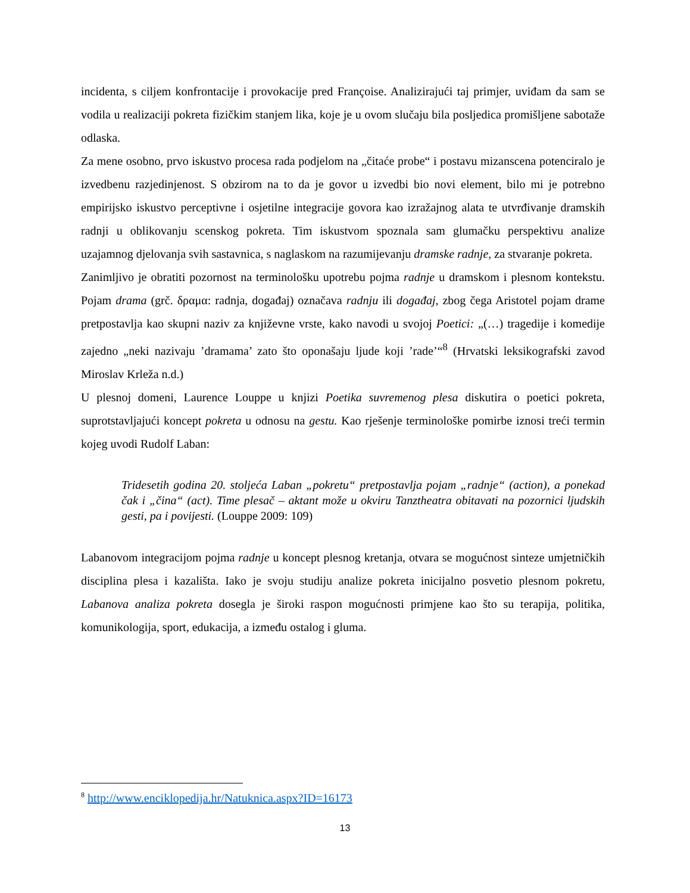incidenta, s ciljem konfrontacije i provokacije pred Françoise. Analizirajući taj primjer, uviđam da sam se vodila u realizaciji pokreta fizičkim stanjem lika, koje je u ovom slučaju bila posljedica promišljene sabotaže odlaska.
Za mene osobno, prvo iskustvo procesa rada podjelom na „čitaće probe“ i postavu mizanscena potenciralo je izvedbenu razjedinjenost. S obzirom na to da je govor u izvedbi bio novi element, bilo mi je potrebno empirijsko iskustvo perceptivne i osjetilne integracije govora kao izražajnog alata te utvrđivanje dramskih radnji u oblikovanju scenskog pokreta. Tim iskustvom spoznala sam glumačku perspektivu analize uzajamnog djelovanja svih sastavnica, s naglaskom na razumijevanju dramske radnje, za stvaranje pokreta.
Zanimljivo je obratiti pozornost na terminološku upotrebu pojma radnje u dramskom i plesnom kontekstu. Pojam drama (grč. δραμα: radnja, događaj) označava radnju ili događaj, zbog čega Aristotel pojam drame pretpostavlja kao skupni naziv za književne vrste, kako navodi u svojoj Poetici: „(…) tragedije i komedije zajedno „neki nazivaju ’dramama’ zato što oponašaju ljude koji ’rade’“<sup>8</sup> (Hrvatski leksikografski zavod Miroslav Krleža n.d.)
U plesnoj domeni, Laurence Louppe u knjizi Poetika suvremenog plesa diskutira o poetici pokreta, suprotstavljajući koncept pokreta u odnosu na gestu. Kao rješenje terminološke pomirbe iznosi treći termin kojeg uvodi Rudolf Laban:
Tridesetih godina 20. stoljeća Laban „pokretu“ pretpostavlja pojam „radnje“ (action), a ponekad čak i „čina“ (act). Time plesač – aktant može u okviru Tanztheatra obitavati na pozornici ljudskih gesti, pa i povijesti. (Louppe 2009: 109)
Labanovom integracijom pojma radnje u koncept plesnog kretanja, otvara se mogućnost sinteze umjetničkih disciplina plesa i kazališta. Iako je svoju studiju analize pokreta inicijalno posvetio plesnom pokretu, Labanova analiza pokreta dosegla je široki raspon mogućnosti primjene kao što su terapija, politika, komunikologija, sport, edukacija, a između ostalog i gluma.
<sup>8</sup> http://www.enciklopedija.hr/Natuknica.aspx?ID=16173
13